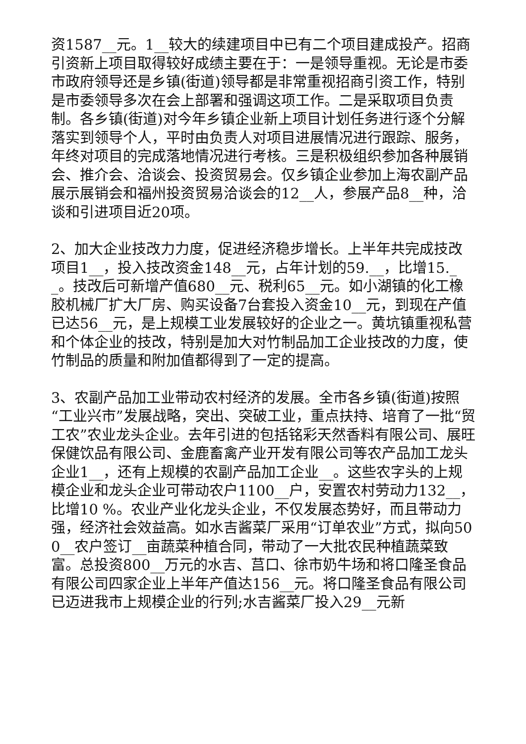资1587__元。1__较大的续建项目中已有二个项目建成投产。招商引资新上项目取得较好成绩主要在于：一是领导重视。无论是市委市政府领导还是乡镇(街道)领导都是非常重视招商引资工作，特别是市委领导多次在会上部署和强调这项工作。二是采取项目负责制。各乡镇(街道)对今年乡镇企业新上项目计划任务进行逐个分解落实到领导个人，平时由负责人对项目进展情况进行跟踪、服务，年终对项目的完成落地情况进行考核。三是积极组织参加各种展销会、推介会、洽谈会、投资贸易会。仅乡镇企业参加上海农副产品展示展销会和福州投资贸易洽谈会的12__人，参展产品8__种，洽谈和引进项目近20项。
2、加大企业技改力力度，促进经济稳步增长。上半年共完成技改项目1__，投入技改资金148__元，占年计划的59.__，比增15.__。技改后可新增产值680__元、税利65__元。如小湖镇的化工橡胶机械厂扩大厂房、购买设备7台套投入资金10__元，到现在产值已达56__元，是上规模工业发展较好的企业之一。黄坑镇重视私营和个体企业的技改，特别是加大对竹制品加工企业技改的力度，使竹制品的质量和附加值都得到了一定的提高。
3、农副产品加工业带动农村经济的发展。全市各乡镇(街道)按照“工业兴市”发展战略，突出、突破工业，重点扶持、培育了一批“贸工农”农业龙头企业。去年引进的包括铭彩天然香料有限公司、展旺保健饮品有限公司、金鹿畜禽产业开发有限公司等农产品加工龙头企业1__，还有上规模的农副产品加工企业__。这些农字头的上规模企业和龙头企业可带动农户1100__户，安置农村劳动力132__，比增10 %。农业产业化龙头企业，不仅发展态势好，而且带动力强，经济社会效益高。如水吉酱菜厂采用“订单农业”方式，拟向500__农户签订__亩蔬菜种植合同，带动了一大批农民种植蔬菜致富。总投资800__万元的水吉、莒口、徐市奶牛场和将口隆圣食品有限公司四家企业上半年产值达156__元。将口隆圣食品有限公司已迈进我市上规模企业的行列;水吉酱菜厂投入29__元新